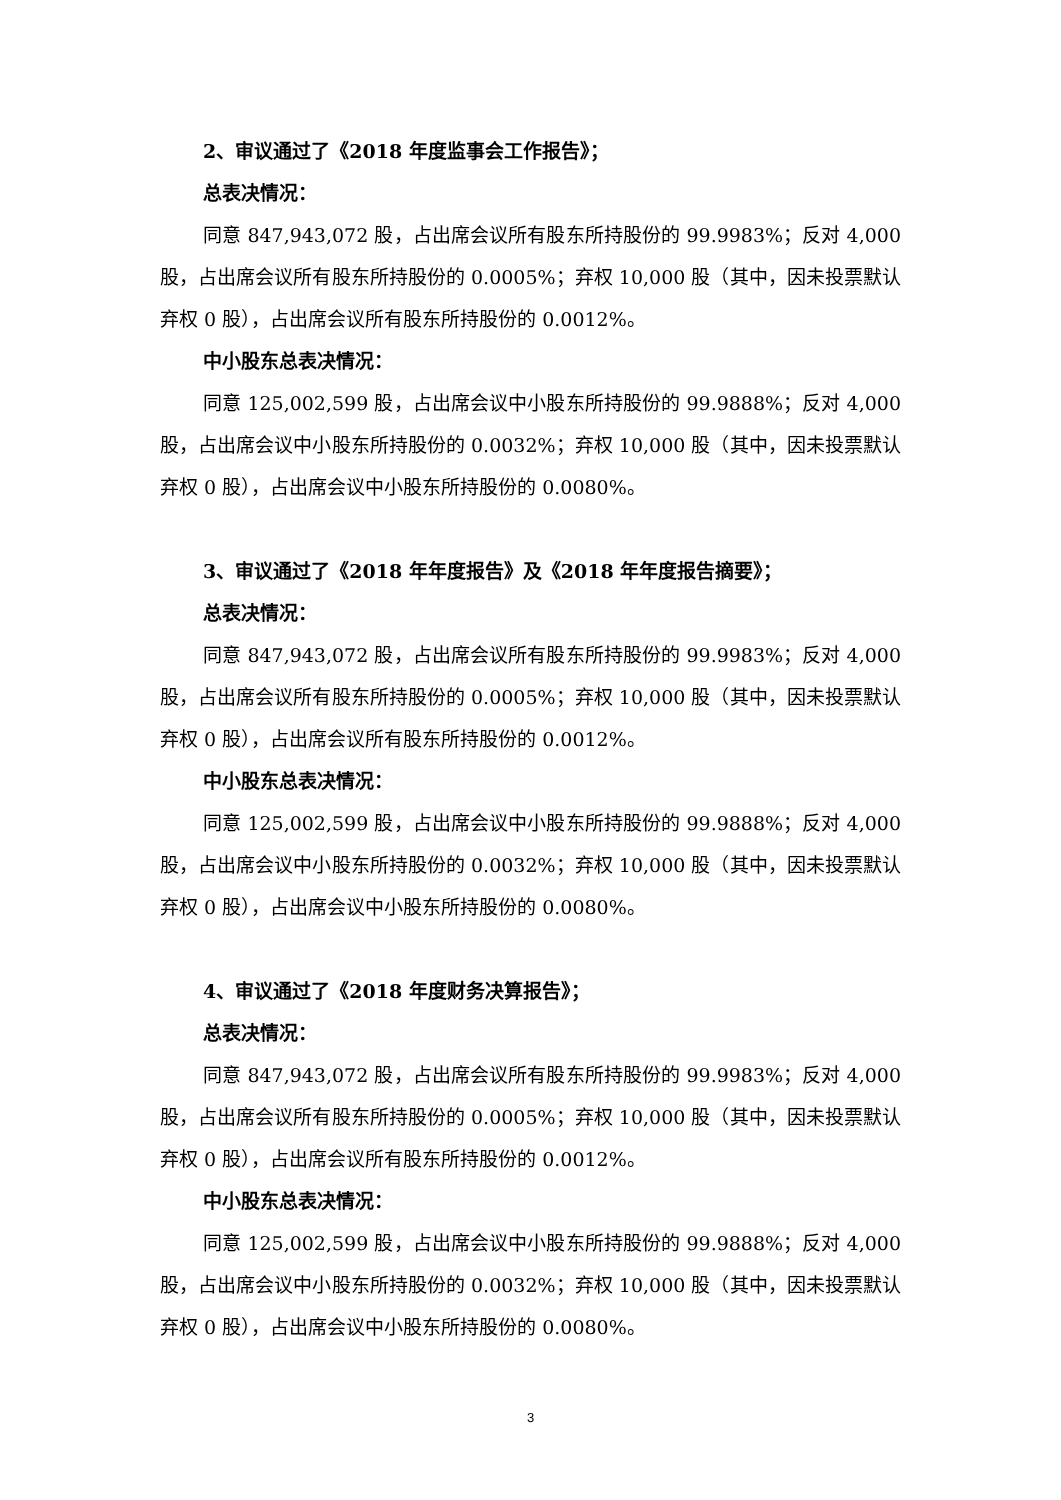2、审议通过了《2018 年度监事会工作报告》；
总表决情况：
同意 847,943,072 股，占出席会议所有股东所持股份的 99.9983%；反对 4,000 股，占出席会议所有股东所持股份的 0.0005%；弃权 10,000 股（其中，因未投票默认弃权 0 股），占出席会议所有股东所持股份的 0.0012%。
中小股东总表决情况：
同意 125,002,599 股，占出席会议中小股东所持股份的 99.9888%；反对 4,000 股，占出席会议中小股东所持股份的 0.0032%；弃权 10,000 股（其中，因未投票默认弃权 0 股），占出席会议中小股东所持股份的 0.0080%。
3、审议通过了《2018 年年度报告》及《2018 年年度报告摘要》；
总表决情况：
同意 847,943,072 股，占出席会议所有股东所持股份的 99.9983%；反对 4,000 股，占出席会议所有股东所持股份的 0.0005%；弃权 10,000 股（其中，因未投票默认弃权 0 股），占出席会议所有股东所持股份的 0.0012%。
中小股东总表决情况：
同意 125,002,599 股，占出席会议中小股东所持股份的 99.9888%；反对 4,000 股，占出席会议中小股东所持股份的 0.0032%；弃权 10,000 股（其中，因未投票默认弃权 0 股），占出席会议中小股东所持股份的 0.0080%。
4、审议通过了《2018 年度财务决算报告》；
总表决情况：
同意 847,943,072 股，占出席会议所有股东所持股份的 99.9983%；反对 4,000 股，占出席会议所有股东所持股份的 0.0005%；弃权 10,000 股（其中，因未投票默认弃权 0 股），占出席会议所有股东所持股份的 0.0012%。
中小股东总表决情况：
同意 125,002,599 股，占出席会议中小股东所持股份的 99.9888%；反对 4,000 股，占出席会议中小股东所持股份的 0.0032%；弃权 10,000 股（其中，因未投票默认弃权 0 股），占出席会议中小股东所持股份的 0.0080%。
3